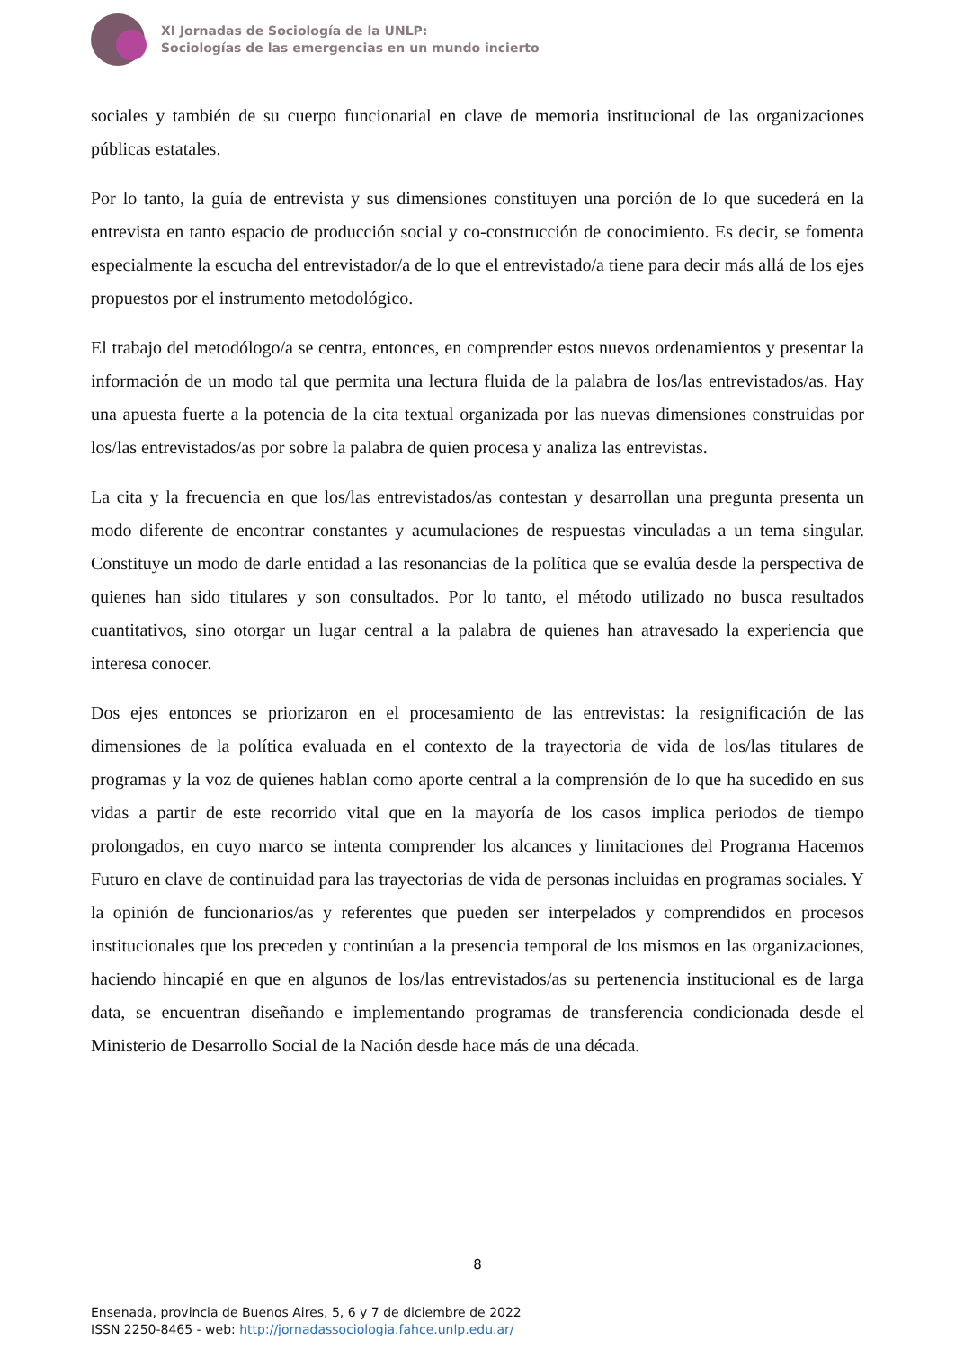XI Jornadas de Sociología de la UNLP:
Sociologías de las emergencias en un mundo incierto
sociales y también de su cuerpo funcionarial en clave de memoria institucional de las organizaciones públicas estatales.
Por lo tanto, la guía de entrevista y sus dimensiones constituyen una porción de lo que sucederá en la entrevista en tanto espacio de producción social y co-construcción de conocimiento. Es decir, se fomenta especialmente la escucha del entrevistador/a de lo que el entrevistado/a tiene para decir más allá de los ejes propuestos por el instrumento metodológico.
El trabajo del metodólogo/a se centra, entonces, en comprender estos nuevos ordenamientos y presentar la información de un modo tal que permita una lectura fluida de la palabra de los/las entrevistados/as. Hay una apuesta fuerte a la potencia de la cita textual organizada por las nuevas dimensiones construidas por los/las entrevistados/as por sobre la palabra de quien procesa y analiza las entrevistas.
La cita y la frecuencia en que los/las entrevistados/as contestan y desarrollan una pregunta presenta un modo diferente de encontrar constantes y acumulaciones de respuestas vinculadas a un tema singular. Constituye un modo de darle entidad a las resonancias de la política que se evalúa desde la perspectiva de quienes han sido titulares y son consultados. Por lo tanto, el método utilizado no busca resultados cuantitativos, sino otorgar un lugar central a la palabra de quienes han atravesado la experiencia que interesa conocer.
Dos ejes entonces se priorizaron en el procesamiento de las entrevistas: la resignificación de las dimensiones de la política evaluada en el contexto de la trayectoria de vida de los/las titulares de programas y la voz de quienes hablan como aporte central a la comprensión de lo que ha sucedido en sus vidas a partir de este recorrido vital que en la mayoría de los casos implica periodos de tiempo prolongados, en cuyo marco se intenta comprender los alcances y limitaciones del Programa Hacemos Futuro en clave de continuidad para las trayectorias de vida de personas incluidas en programas sociales. Y la opinión de funcionarios/as y referentes que pueden ser interpelados y comprendidos en procesos institucionales que los preceden y continúan a la presencia temporal de los mismos en las organizaciones, haciendo hincapié en que en algunos de los/las entrevistados/as su pertenencia institucional es de larga data, se encuentran diseñando e implementando programas de transferencia condicionada desde el Ministerio de Desarrollo Social de la Nación desde hace más de una década.
8
Ensenada, provincia de Buenos Aires, 5, 6 y 7 de diciembre de 2022
ISSN 2250-8465 - web: http://jornadassociologia.fahce.unlp.edu.ar/